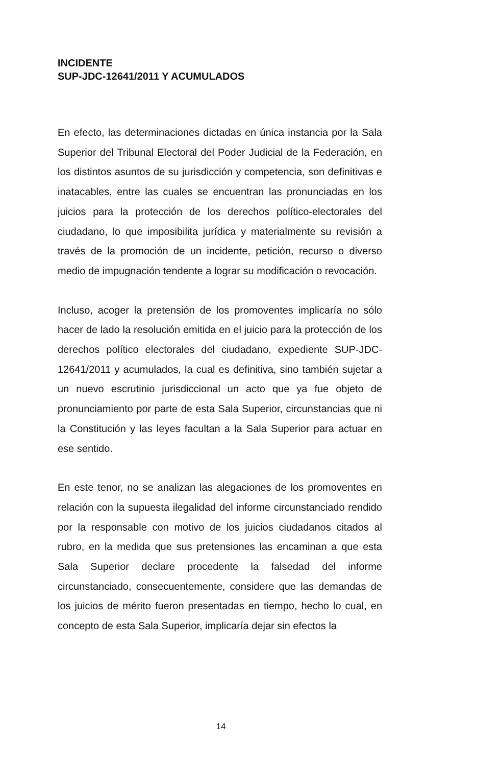INCIDENTE
SUP-JDC-12641/2011 Y ACUMULADOS
En efecto, las determinaciones dictadas en única instancia por la Sala Superior del Tribunal Electoral del Poder Judicial de la Federación, en los distintos asuntos de su jurisdicción y competencia, son definitivas e inatacables, entre las cuales se encuentran las pronunciadas en los juicios para la protección de los derechos político-electorales del ciudadano, lo que imposibilita jurídica y materialmente su revisión a través de la promoción de un incidente, petición, recurso o diverso medio de impugnación tendente a lograr su modificación o revocación.
Incluso, acoger la pretensión de los promoventes implicaría no sólo hacer de lado la resolución emitida en el juicio para la protección de los derechos político electorales del ciudadano, expediente SUP-JDC-12641/2011 y acumulados, la cual es definitiva, sino también sujetar a un nuevo escrutinio jurisdiccional un acto que ya fue objeto de pronunciamiento por parte de esta Sala Superior, circunstancias que ni la Constitución y las leyes facultan a la Sala Superior para actuar en ese sentido.
En este tenor, no se analizan las alegaciones de los promoventes en relación con la supuesta ilegalidad del informe circunstanciado rendido por la responsable con motivo de los juicios ciudadanos citados al rubro, en la medida que sus pretensiones las encaminan a que esta Sala Superior declare procedente la falsedad del informe circunstanciado, consecuentemente, considere que las demandas de los juicios de mérito fueron presentadas en tiempo, hecho lo cual, en concepto de esta Sala Superior, implicaría dejar sin efectos la
14